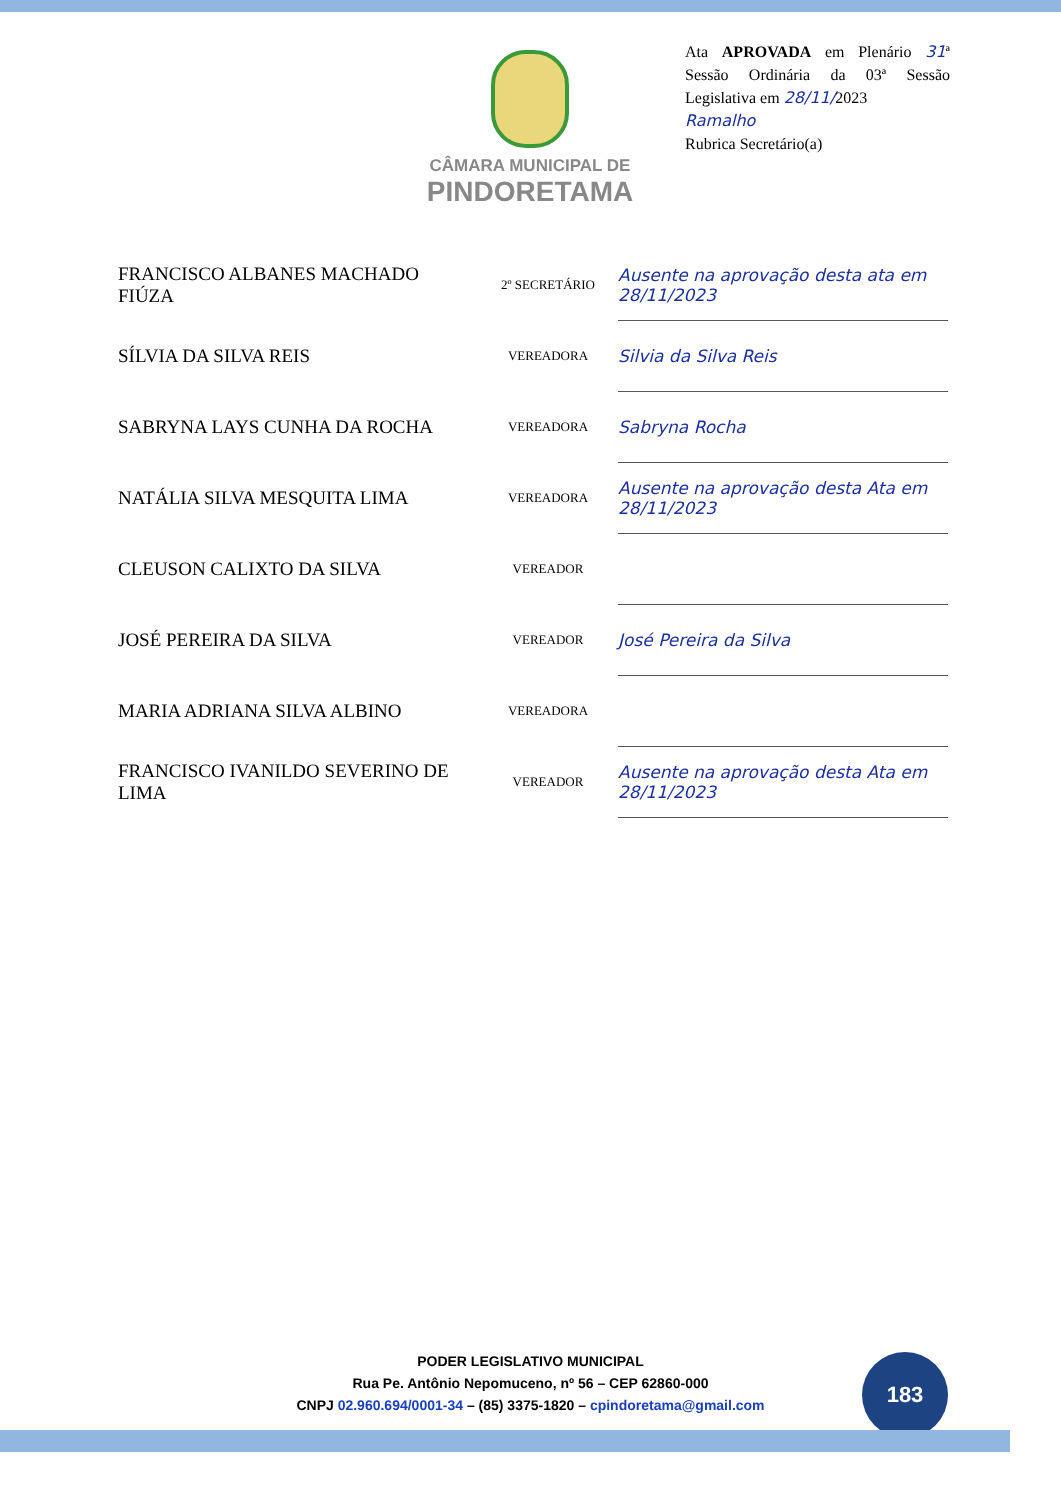CÂMARA MUNICIPAL DE
PINDORETAMA
Ata APROVADA em Plenário 31ª Sessão Ordinária da 03ª Sessão Legislativa em 28/11/2023
Ramalho
Rubrica Secretário(a)
| FRANCISCO ALBANES MACHADO FIÚZA | 2º SECRETÁRIO | Ausente na aprovação desta ata em 28/11/2023 |
| SÍLVIA DA SILVA REIS | VEREADORA | Silvia da Silva Reis |
| SABRYNA LAYS CUNHA DA ROCHA | VEREADORA | Sabryna Rocha |
| NATÁLIA SILVA MESQUITA LIMA | VEREADORA | Ausente na aprovação desta Ata em 28/11/2023 |
| CLEUSON CALIXTO DA SILVA | VEREADOR | |
| JOSÉ PEREIRA DA SILVA | VEREADOR | José Pereira da Silva |
| MARIA ADRIANA SILVA ALBINO | VEREADORA | |
| FRANCISCO IVANILDO SEVERINO DE LIMA | VEREADOR | Ausente na aprovação desta Ata em 28/11/2023 |
PODER LEGISLATIVO MUNICIPAL
Rua Pe. Antônio Nepomuceno, nº 56 – CEP 62860-000
CNPJ 02.960.694/0001-34 – (85) 3375-1820 – cpindoretama@gmail.com
183